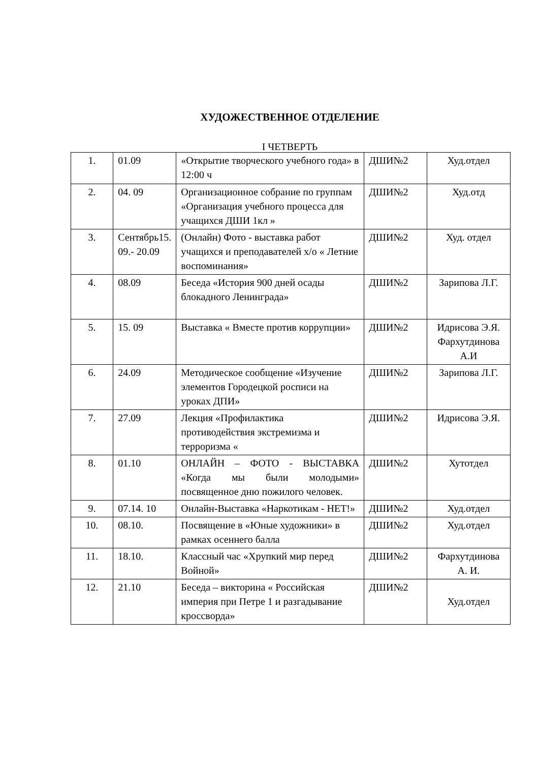ХУДОЖЕСТВЕННОЕ ОТДЕЛЕНИЕ
I ЧЕТВЕРТЬ
| 1. | 01.09 | «Открытие творческого учебного года» в 12:00 ч | ДШИ№2 | Худ.отдел |
| 2. | 04. 09 | Организационное собрание по группам «Организация учебного процесса для учащихся ДШИ 1кл » | ДШИ№2 | Худ.отд |
| 3. | Сентябрь15. 09.- 20.09 | (Онлайн) Фото - выставка работ учащихся и преподавателей х/о « Летние воспоминания» | ДШИ№2 | Худ. отдел |
| 4. | 08.09 | Беседа «История 900 дней осады блокадного Ленинграда» | ДШИ№2 | Зарипова Л.Г. |
| 5. | 15. 09 | Выставка « Вместе против коррупции» | ДШИ№2 | Идрисова Э.Я. Фархутдинова А.И |
| 6. | 24.09 | Методическое сообщение «Изучение элементов Городецкой росписи на уроках ДПИ» | ДШИ№2 | Зарипова Л.Г. |
| 7. | 27.09 | Лекция «Профилактика противодействия экстремизма и терроризма « | ДШИ№2 | Идрисова Э.Я. |
| 8. | 01.10 | ОНЛАЙН – ФОТО - ВЫСТАВКА «Когда мы были молодыми» посвященное дню пожилого человек. | ДШИ№2 | Хутотдел |
| 9. | 07.14. 10 | Онлайн-Выставка «Наркотикам - НЕТ!» | ДШИ№2 | Худ.отдел |
| 10. | 08.10. | Посвящение в «Юные художники» в рамках осеннего балла | ДШИ№2 | Худ.отдел |
| 11. | 18.10. | Классный час «Хрупкий мир перед Войной» | ДШИ№2 | Фархутдинова А. И. |
| 12. | 21.10 | Беседа – викторина « Российская империя при Петре 1 и разгадывание кроссворда» | ДШИ№2 | Худ.отдел |